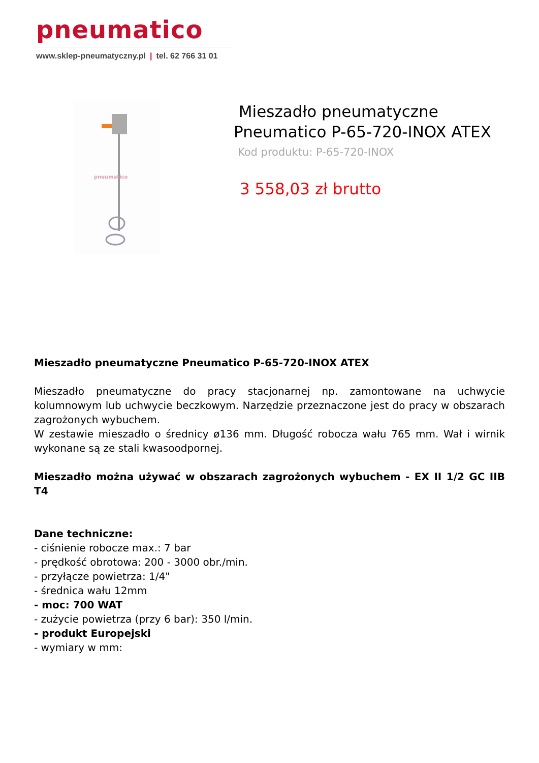pneumatico
www.sklep-pneumatyczny.pl | tel. 62 766 31 01
pneumatico
Mieszadło pneumatyczne
Pneumatico P-65-720-INOX ATEX
Kod produktu: P-65-720-INOX
3 558,03 zł brutto
Mieszadło pneumatyczne Pneumatico P-65-720-INOX ATEX
Mieszadło pneumatyczne do pracy stacjonarnej np. zamontowane na uchwycie kolumnowym lub uchwycie beczkowym. Narzędzie przeznaczone jest do pracy w obszarach zagrożonych wybuchem.
W zestawie mieszadło o średnicy ø136 mm. Długość robocza wału 765 mm. Wał i wirnik wykonane są ze stali kwasoodpornej.
Mieszadło można używać w obszarach zagrożonych wybuchem - EX II 1/2 GC IIB T4
Dane techniczne:
- ciśnienie robocze max.: 7 bar
- prędkość obrotowa: 200 - 3000 obr./min.
- przyłącze powietrza: 1/4"
- średnica wału 12mm
- moc: 700 WAT
- zużycie powietrza (przy 6 bar): 350 l/min.
- produkt Europejski
- wymiary w mm: